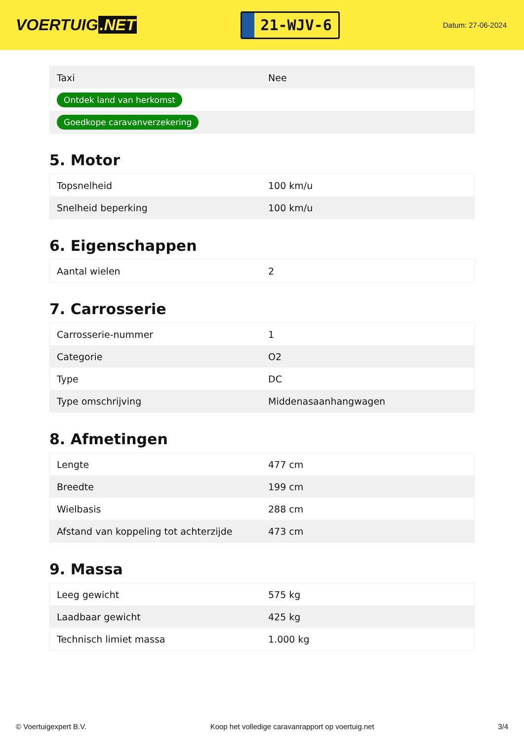VOERTUIG.NET
21-WJV-6
Datum: 27-06-2024
| Taxi | Nee |
| Ontdek land van herkomst | |
| Goedkope caravanverzekering | |
5. Motor
| Topsnelheid | 100 km/u |
| Snelheid beperking | 100 km/u |
6. Eigenschappen
| Aantal wielen | 2 |
7. Carrosserie
| Carrosserie-nummer | 1 |
| Categorie | O2 |
| Type | DC |
| Type omschrijving | Middenasaanhangwagen |
8. Afmetingen
| Lengte | 477 cm |
| Breedte | 199 cm |
| Wielbasis | 288 cm |
| Afstand van koppeling tot achterzijde | 473 cm |
9. Massa
| Leeg gewicht | 575 kg |
| Laadbaar gewicht | 425 kg |
| Technisch limiet massa | 1.000 kg |
© Voertuigexpert B.V. Koop het volledige caravanrapport op voertuig.net 3/4